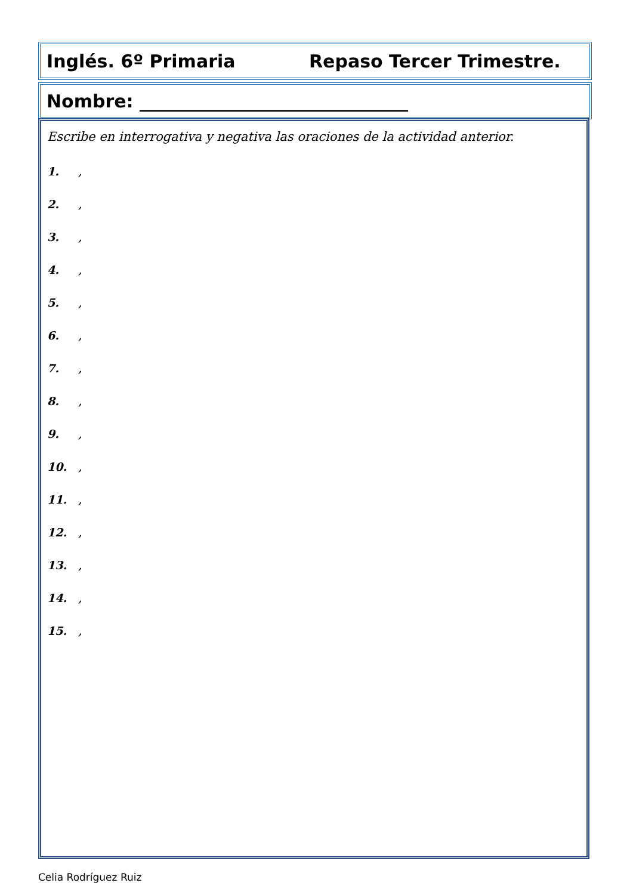Inglés. 6º Primaria Repaso Tercer Trimestre.
Nombre: ______________________________
Escribe en interrogativa y negativa las oraciones de la actividad anterior.
1.,
2.,
3.,
4.,
5.,
6.,
7.,
8.,
9.,
10.,
11.,
12.,
13.,
14.,
15.,
Celia Rodríguez Ruiz